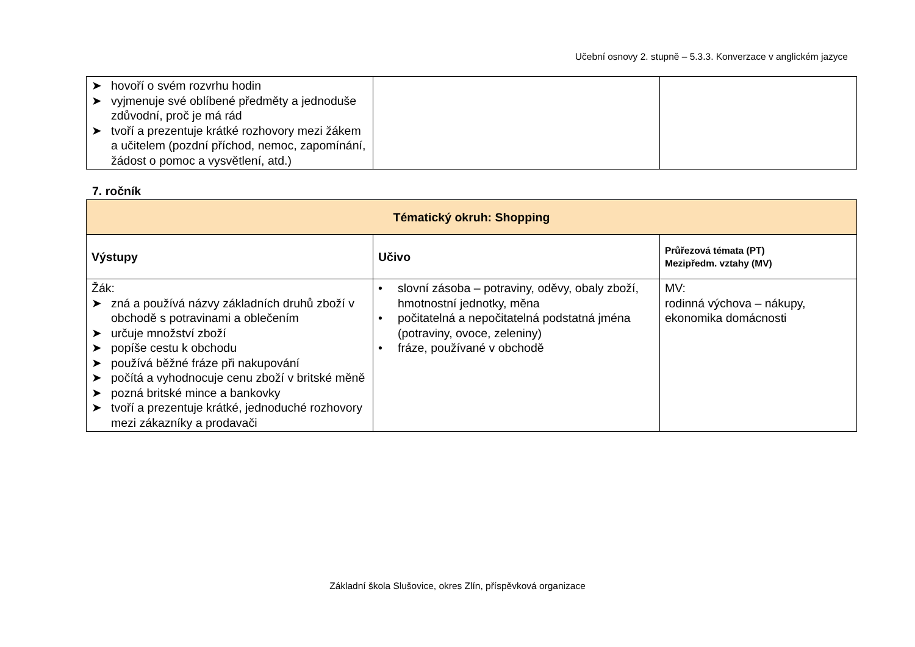Učební osnovy 2. stupně – 5.3.3. Konverzace v anglickém jazyce
| ➤ hovoří o svém rozvrhu hodin ➤ vyjmenuje své oblíbené předměty a jednoduše zdůvodní, proč je má rád ➤ tvoří a prezentuje krátké rozhovory mezi žákem a učitelem (pozdní příchod, nemoc, zapomínání, žádost o pomoc a vysvětlení, atd.) | | |
7. ročník
| Tématický okruh: Shopping | | |
| --- | --- | --- |
| Výstupy | Učivo | Průřezová témata (PT) Mezipředm. vztahy (MV) |
| Žák: ➤ zná a používá názvy základních druhů zboží v obchodě s potravinami a oblečením ➤ určuje množství zboží ➤ popíše cestu k obchodu ➤ používá běžné fráze při nakupování ➤ počítá a vyhodnocuje cenu zboží v britské měně ➤ pozná britské mince a bankovky ➤ tvoří a prezentuje krátké, jednoduché rozhovory mezi zákazníky a prodavači | • slovní zásoba – potraviny, oděvy, obaly zboží, hmotnostní jednotky, měna • počitatelná a nepočitatelná podstatná jména (potraviny, ovoce, zeleniny) • fráze, používané v obchodě | MV: rodinná výchova – nákupy, ekonomika domácnosti |
Základní škola Slušovice, okres Zlín, příspěvková organizace